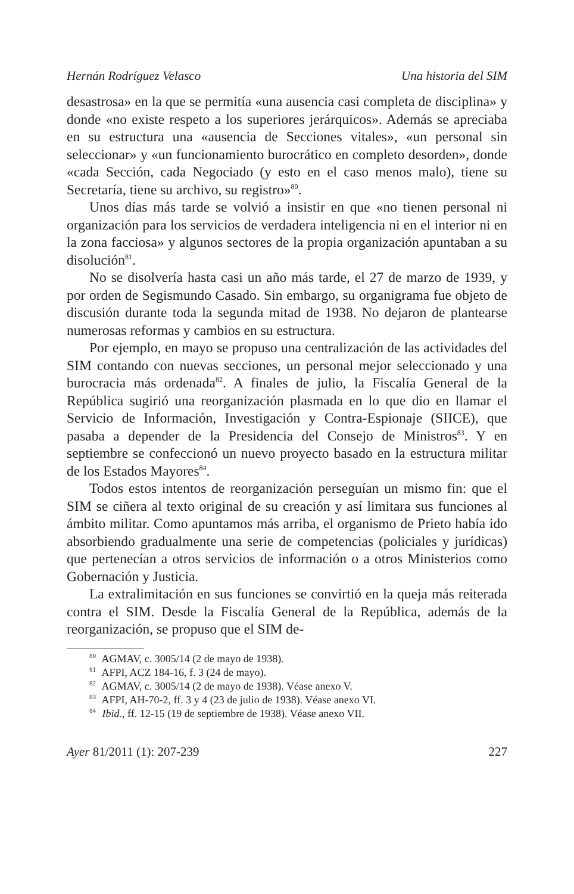Hernán Rodríguez Velasco Una historia del SIM
desastrosa» en la que se permitía «una ausencia casi completa de disciplina» y donde «no existe respeto a los superiores jerárquicos». Además se apreciaba en su estructura una «ausencia de Secciones vitales», «un personal sin seleccionar» y «un funcionamiento burocrático en completo desorden», donde «cada Sección, cada Negociado (y esto en el caso menos malo), tiene su Secretaría, tiene su archivo, su registro»<sup>80</sup>.
Unos días más tarde se volvió a insistir en que «no tienen personal ni organización para los servicios de verdadera inteligencia ni en el interior ni en la zona facciosa» y algunos sectores de la propia organización apuntaban a su disolución<sup>81</sup>.
No se disolvería hasta casi un año más tarde, el 27 de marzo de 1939, y por orden de Segismundo Casado. Sin embargo, su organigrama fue objeto de discusión durante toda la segunda mitad de 1938. No dejaron de plantearse numerosas reformas y cambios en su estructura.
Por ejemplo, en mayo se propuso una centralización de las actividades del SIM contando con nuevas secciones, un personal mejor seleccionado y una burocracia más ordenada<sup>82</sup>. A finales de julio, la Fiscalía General de la República sugirió una reorganización plasmada en lo que dio en llamar el Servicio de Información, Investigación y Contra-Espionaje (SIICE), que pasaba a depender de la Presidencia del Consejo de Ministros<sup>83</sup>. Y en septiembre se confeccionó un nuevo proyecto basado en la estructura militar de los Estados Mayores<sup>84</sup>.
Todos estos intentos de reorganización perseguían un mismo fin: que el SIM se ciñera al texto original de su creación y así limitara sus funciones al ámbito militar. Como apuntamos más arriba, el organismo de Prieto había ido absorbiendo gradualmente una serie de competencias (policiales y jurídicas) que pertenecían a otros servicios de información o a otros Ministerios como Gobernación y Justicia.
La extralimitación en sus funciones se convirtió en la queja más reiterada contra el SIM. Desde la Fiscalía General de la República, además de la reorganización, se propuso que el SIM de-
<sup>80</sup> AGMAV, c. 3005/14 (2 de mayo de 1938).
<sup>81</sup> AFPI, ACZ 184-16, f. 3 (24 de mayo).
<sup>82</sup> AGMAV, c. 3005/14 (2 de mayo de 1938). Véase anexo V.
<sup>83</sup> AFPI, AH-70-2, ff. 3 y 4 (23 de julio de 1938). Véase anexo VI.
<sup>84</sup> Ibid., ff. 12-15 (19 de septiembre de 1938). Véase anexo VII.
Ayer 81/2011 (1): 207-239 227